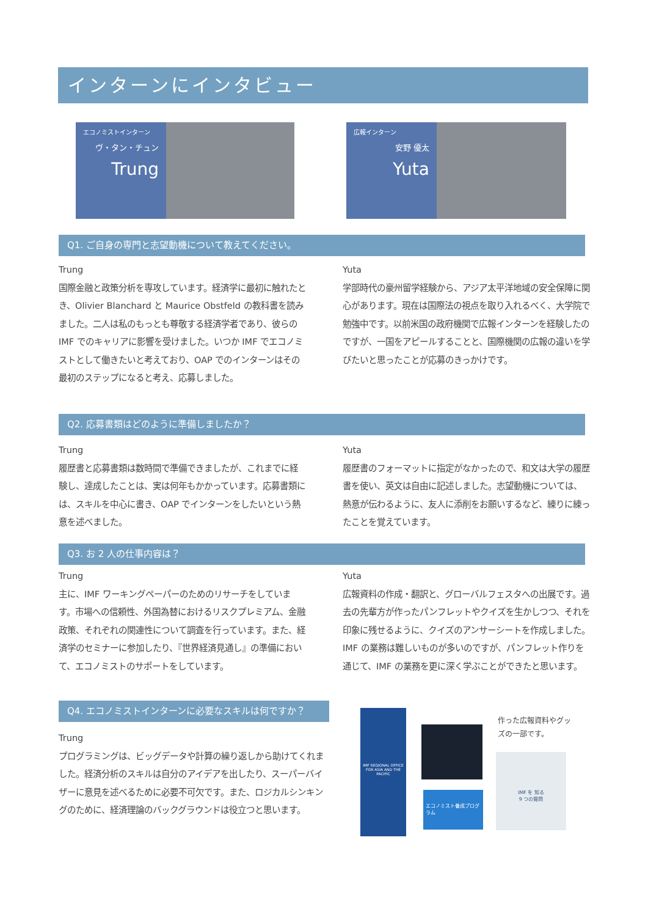インターンにインタビュー
エコノミストインターン
ヴ・タン・チュン
Trung
広報インターン
安野 優太
Yuta
Q1. ご自身の専門と志望動機について教えてください。
Trung
国際金融と政策分析を専攻しています。経済学に最初に触れたとき、Olivier Blanchard と Maurice Obstfeld の教科書を読みました。二人は私のもっとも尊敬する経済学者であり、彼らの IMF でのキャリアに影響を受けました。いつか IMF でエコノミストとして働きたいと考えており、OAP でのインターンはその最初のステップになると考え、応募しました。
Yuta
学部時代の豪州留学経験から、アジア太平洋地域の安全保障に関心があります。現在は国際法の視点を取り入れるべく、大学院で勉強中です。以前米国の政府機関で広報インターンを経験したのですが、一国をアピールすることと、国際機関の広報の違いを学びたいと思ったことが応募のきっかけです。
Q2. 応募書類はどのように準備しましたか？
Trung
履歴書と応募書類は数時間で準備できましたが、これまでに経験し、達成したことは、実は何年もかかっています。応募書類には、スキルを中心に書き、OAP でインターンをしたいという熱意を述べました。
Yuta
履歴書のフォーマットに指定がなかったので、和文は大学の履歴書を使い、英文は自由に記述しました。志望動機については、熱意が伝わるように、友人に添削をお願いするなど、練りに練ったことを覚えています。
Q3. お 2 人の仕事内容は？
Trung
主に、IMF ワーキングペーパーのためのリサーチをしています。市場への信頼性、外国為替におけるリスクプレミアム、金融政策、それぞれの関連性について調査を行っています。また、経済学のセミナーに参加したり、『世界経済見通し』の準備において、エコノミストのサポートをしています。
Yuta
広報資料の作成・翻訳と、グローバルフェスタへの出展です。過去の先輩方が作ったパンフレットやクイズを生かしつつ、それを印象に残せるように、クイズのアンサーシートを作成しました。IMF の業務は難しいものが多いのですが、パンフレット作りを通じて、IMF の業務を更に深く学ぶことができたと思います。
Q4. エコノミストインターンに必要なスキルは何ですか？
Trung
プログラミングは、ビッグデータや計算の繰り返しから助けてくれました。経済分析のスキルは自分のアイデアを出したり、スーパーバイザーに意見を述べるために必要不可欠です。また、ロジカルシンキングのために、経済理論のバックグラウンドは役立つと思います。
IMF REGIONAL OFFICE FOR ASIA AND THE PACIFIC
エコノミスト養成プログラム
作った広報資料やグッズの一部です。
IMF を 知る
9 つの質問